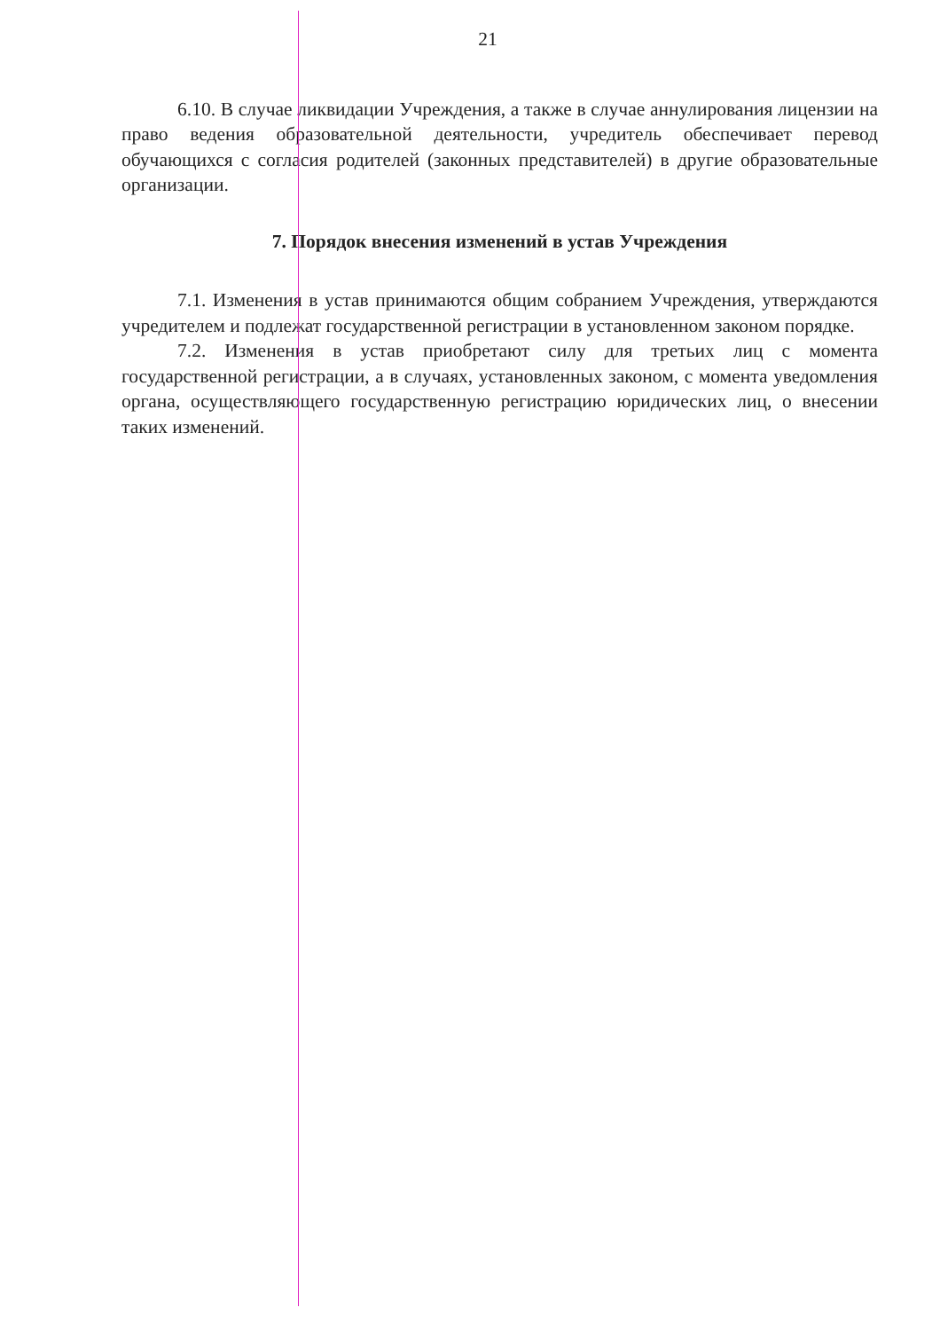21
6.10. В случае ликвидации Учреждения, а также в случае аннулирования лицензии на право ведения образовательной деятельности, учредитель обеспечивает перевод обучающихся с согласия родителей (законных представителей) в другие образовательные организации.
7. Порядок внесения изменений в устав Учреждения
7.1. Изменения в устав принимаются общим собранием Учреждения, утверждаются учредителем и подлежат государственной регистрации в установленном законом порядке.
7.2. Изменения в устав приобретают силу для третьих лиц с момента государственной регистрации, а в случаях, установленных законом, с момента уведомления органа, осуществляющего государственную регистрацию юридических лиц, о внесении таких изменений.